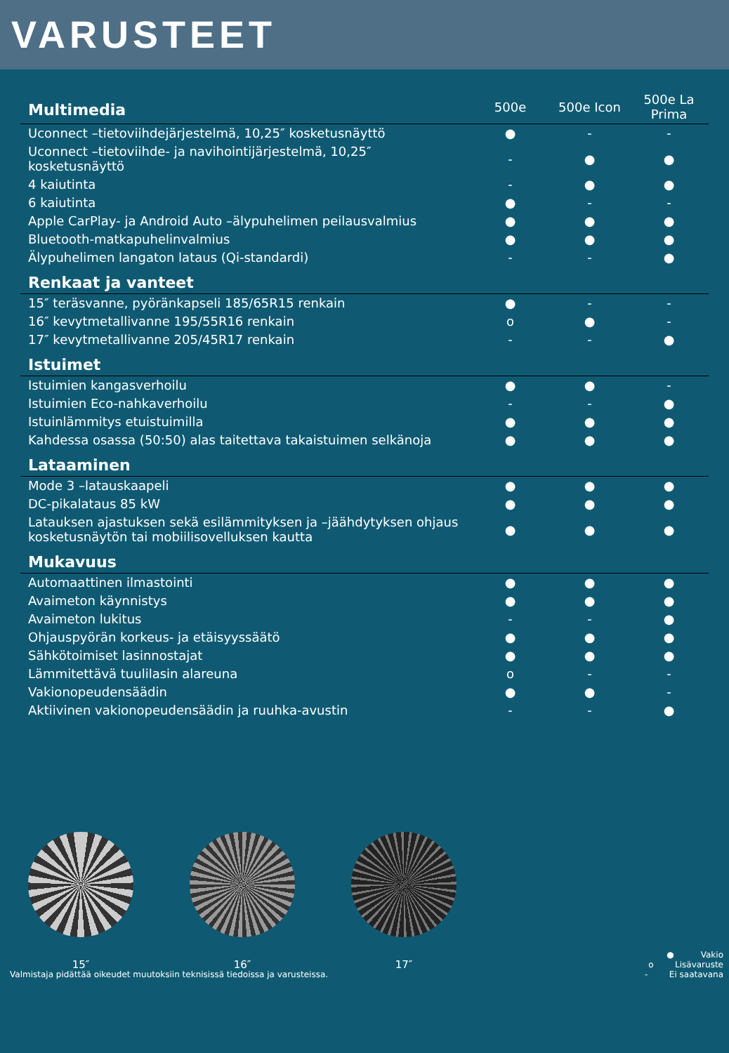VARUSTEET
| Multimedia | 500e | 500e Icon | 500e La Prima |
| --- | --- | --- | --- |
| Uconnect –tietoviihdejärjestelmä, 10,25″ kosketusnäyttö | ● | - | - |
| Uconnect –tietoviihde- ja navihointijärjestelmä, 10,25″ kosketusnäyttö | - | ● | ● |
| 4 kaiutinta | - | ● | ● |
| 6 kaiutinta | ● | - | - |
| Apple CarPlay- ja Android Auto –älypuhelimen peilausvalmius | ● | ● | ● |
| Bluetooth-matkapuhelinvalmius | ● | ● | ● |
| Älypuhelimen langaton lataus (Qi-standardi) | - | - | ● |
| Renkaat ja vanteet | | | |
| 15″ teräsvanne, pyöränkapseli 185/65R15 renkain | ● | - | - |
| 16″ kevytmetallivanne 195/55R16 renkain | o | ● | - |
| 17″ kevytmetallivanne 205/45R17 renkain | - | - | ● |
| Istuimet | | | |
| Istuimien kangasverhoilu | ● | ● | - |
| Istuimien Eco-nahkaverhoilu | - | - | ● |
| Istuinlämmitys etuistuimilla | ● | ● | ● |
| Kahdessa osassa (50:50) alas taitettava takaistuimen selkänoja | ● | ● | ● |
| Lataaminen | | | |
| Mode 3 –latauskaapeli | ● | ● | ● |
| DC-pikalataus 85 kW | ● | ● | ● |
| Latauksen ajastuksen sekä esilämmityksen ja –jäähdytyksen ohjaus kosketusnäytön tai mobiilisovelluksen kautta | ● | ● | ● |
| Mukavuus | | | |
| Automaattinen ilmastointi | ● | ● | ● |
| Avaimeton käynnistys | ● | ● | ● |
| Avaimeton lukitus | - | - | ● |
| Ohjauspyörän korkeus- ja etäisyyssäätö | ● | ● | ● |
| Sähkötoimiset lasinnostajat | ● | ● | ● |
| Lämmitettävä tuulilasin alareuna | o | - | - |
| Vakionopeudensäädin | ● | ● | - |
| Aktiivinen vakionopeudensäädin ja ruuhka-avustin | - | - | ● |
15″ 16″ 17″
Valmistaja pidättää oikeudet muutoksiin teknisissä tiedoissa ja varusteissa.
● Vakio
o Lisävaruste
- Ei saatavana